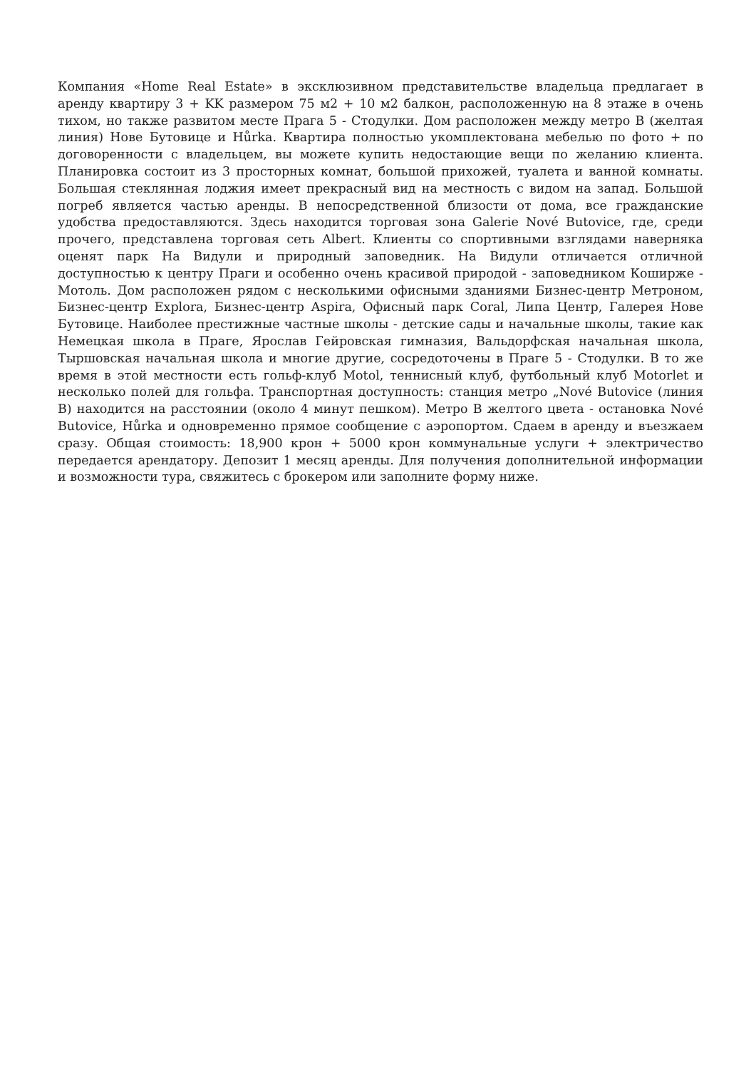Компания «Home Real Estate» в эксклюзивном представительстве владельца предлагает в аренду квартиру 3 + KK размером 75 м2 + 10 м2 балкон, расположенную на 8 этаже в очень тихом, но также развитом месте Прага 5 - Стодулки. Дом расположен между метро B (желтая линия) Нове Бутовице и Hůrka. Квартира полностью укомплектована мебелью по фото + по договоренности с владельцем, вы можете купить недостающие вещи по желанию клиента. Планировка состоит из 3 просторных комнат, большой прихожей, туалета и ванной комнаты. Большая стеклянная лоджия имеет прекрасный вид на местность с видом на запад. Большой погреб является частью аренды. В непосредственной близости от дома, все гражданские удобства предоставляются. Здесь находится торговая зона Galerie Nové Butovice, где, среди прочего, представлена торговая сеть Albert. Клиенты со спортивными взглядами наверняка оценят парк На Видули и природный заповедник. На Видули отличается отличной доступностью к центру Праги и особенно очень красивой природой - заповедником Коширже - Мотоль. Дом расположен рядом с несколькими офисными зданиями Бизнес-центр Метроном, Бизнес-центр Explora, Бизнес-центр Aspira, Офисный парк Coral, Липа Центр, Галерея Нове Бутовице. Наиболее престижные частные школы - детские сады и начальные школы, такие как Немецкая школа в Праге, Ярослав Гейровская гимназия, Вальдорфская начальная школа, Тыршовская начальная школа и многие другие, сосредоточены в Праге 5 - Стодулки. В то же время в этой местности есть гольф-клуб Motol, теннисный клуб, футбольный клуб Motorlet и несколько полей для гольфа. Транспортная доступность: станция метро „Nové Butovice (линия B) находится на расстоянии (около 4 минут пешком). Метро B желтого цвета - остановка Nové Butovice, Hůrka и одновременно прямое сообщение с аэропортом. Сдаем в аренду и въезжаем сразу. Общая стоимость: 18,900 крон + 5000 крон коммунальные услуги + электричество передается арендатору. Депозит 1 месяц аренды. Для получения дополнительной информации и возможности тура, свяжитесь с брокером или заполните форму ниже.